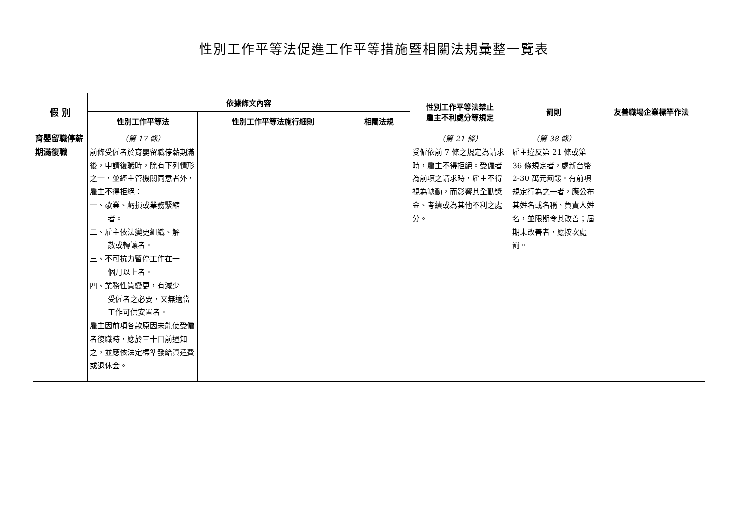性別工作平等法促進工作平等措施暨相關法規彙整一覽表
| 假 別 | 依據條文內容 | | | 性別工作平等法禁止 雇主不利處分等規定 | 罰則 | 友善職場企業標竿作法 |
| --- | --- | --- | --- | --- | --- | --- |
| | 性別工作平等法 | 性別工作平等法施行細則 | 相關法規 | | | |
| 育嬰留職停薪期滿復職 | （第 17 條） 前條受僱者於育嬰留職停薪期滿後，申請復職時，除有下列情形之一，並經主管機關同意者外，雇主不得拒絕： 一、歇業、虧損或業務緊縮 者。 二、雇主依法變更組織、解 散或轉讓者。 三、不可抗力暫停工作在一 個月以上者。 四、業務性質變更，有減少 受僱者之必要，又無適當工作可供安置者。 雇主因前項各款原因未能使受僱者復職時，應於三十日前通知之，並應依法定標準發給資遣費或退休金。 | | | （第 21 條） 受僱依前 7 條之規定為請求時，雇主不得拒絕。受僱者為前項之請求時，雇主不得視為缺勤，而影響其全勤獎金、考績或為其他不利之處分。 | （第 38 條） 雇主違反第 21 條或第 36 條規定者，處新台幣 2-30 萬元罰鍰。有前項規定行為之一者，應公布其姓名或名稱、負責人姓名，並限期令其改善；屆期未改善者，應按次處罰。 | |